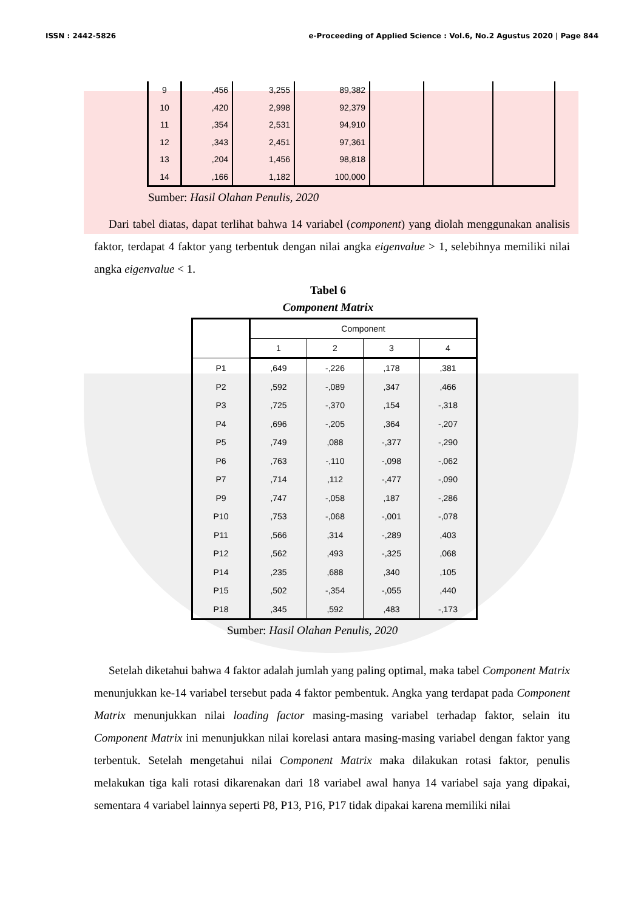ISSN : 2442-5826 e-Proceeding of Applied Science : Vol.6, No.2 Agustus 2020 | Page 844
| 9 | ,456 | 3,255 | 89,382 | | | |
| 10 | ,420 | 2,998 | 92,379 | | | |
| 11 | ,354 | 2,531 | 94,910 | | | |
| 12 | ,343 | 2,451 | 97,361 | | | |
| 13 | ,204 | 1,456 | 98,818 | | | |
| 14 | ,166 | 1,182 | 100,000 | | | |
Sumber: Hasil Olahan Penulis, 2020
Dari tabel diatas, dapat terlihat bahwa 14 variabel (component) yang diolah menggunakan analisis faktor, terdapat 4 faktor yang terbentuk dengan nilai angka eigenvalue > 1, selebihnya memiliki nilai angka eigenvalue < 1.
Tabel 6
Component Matrix
| | Component | | | |
| --- | --- | --- | --- | --- |
| | 1 | 2 | 3 | 4 |
| P1 | ,649 | -,226 | ,178 | ,381 |
| P2 | ,592 | -,089 | ,347 | ,466 |
| P3 | ,725 | -,370 | ,154 | -,318 |
| P4 | ,696 | -,205 | ,364 | -,207 |
| P5 | ,749 | ,088 | -,377 | -,290 |
| P6 | ,763 | -,110 | -,098 | -,062 |
| P7 | ,714 | ,112 | -,477 | -,090 |
| P9 | ,747 | -,058 | ,187 | -,286 |
| P10 | ,753 | -,068 | -,001 | -,078 |
| P11 | ,566 | ,314 | -,289 | ,403 |
| P12 | ,562 | ,493 | -,325 | ,068 |
| P14 | ,235 | ,688 | ,340 | ,105 |
| P15 | ,502 | -,354 | -,055 | ,440 |
| P18 | ,345 | ,592 | ,483 | -,173 |
Sumber: Hasil Olahan Penulis, 2020
Setelah diketahui bahwa 4 faktor adalah jumlah yang paling optimal, maka tabel Component Matrix menunjukkan ke-14 variabel tersebut pada 4 faktor pembentuk. Angka yang terdapat pada Component Matrix menunjukkan nilai loading factor masing-masing variabel terhadap faktor, selain itu Component Matrix ini menunjukkan nilai korelasi antara masing-masing variabel dengan faktor yang terbentuk. Setelah mengetahui nilai Component Matrix maka dilakukan rotasi faktor, penulis melakukan tiga kali rotasi dikarenakan dari 18 variabel awal hanya 14 variabel saja yang dipakai, sementara 4 variabel lainnya seperti P8, P13, P16, P17 tidak dipakai karena memiliki nilai